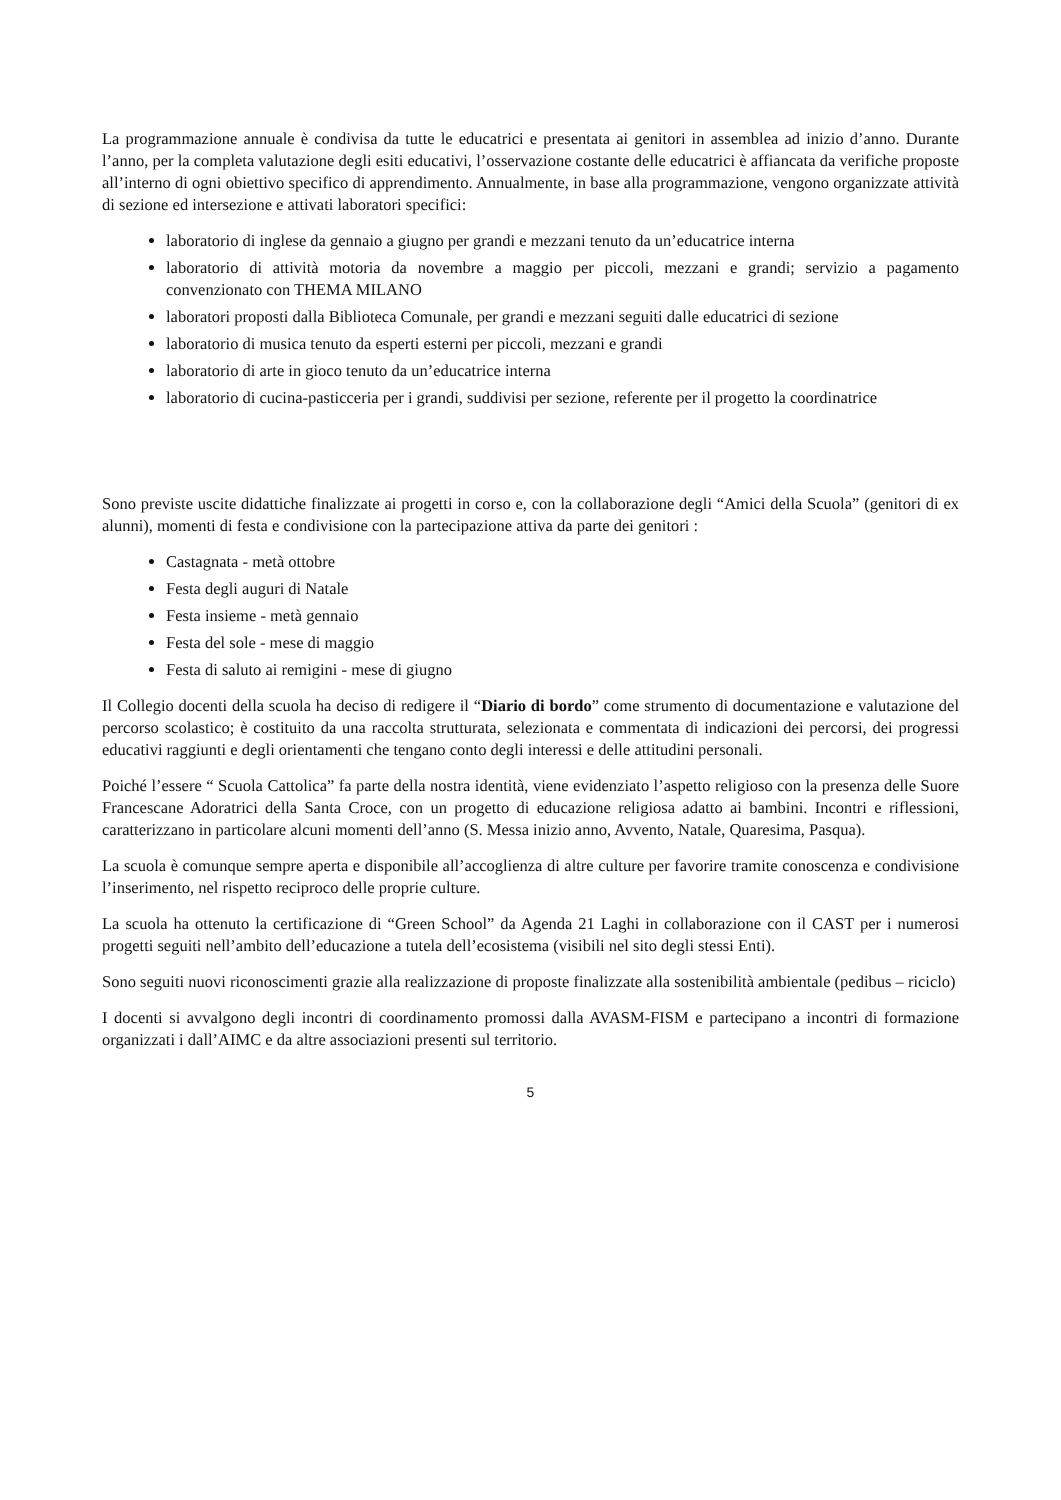La programmazione annuale è condivisa da tutte le educatrici e presentata ai genitori in assemblea ad inizio d’anno. Durante l’anno, per la completa valutazione degli esiti educativi, l’osservazione costante delle educatrici è affiancata da verifiche proposte all’interno di ogni obiettivo specifico di apprendimento. Annualmente, in base alla programmazione, vengono organizzate attività di sezione ed intersezione e attivati laboratori specifici:
laboratorio di inglese da gennaio a giugno per grandi e mezzani tenuto da un’educatrice interna
laboratorio di attività motoria da novembre a maggio per piccoli, mezzani e grandi; servizio a pagamento convenzionato con THEMA MILANO
laboratori proposti dalla Biblioteca Comunale, per grandi e mezzani seguiti dalle educatrici di sezione
laboratorio di musica tenuto da esperti esterni per piccoli, mezzani e grandi
laboratorio di arte in gioco tenuto da un’educatrice interna
laboratorio di cucina-pasticceria per i grandi, suddivisi per sezione, referente per il progetto la coordinatrice
Sono previste uscite didattiche finalizzate ai progetti in corso e, con la collaborazione degli “Amici della Scuola” (genitori di ex alunni), momenti di festa e condivisione con la partecipazione attiva da parte dei genitori :
Castagnata - metà ottobre
Festa degli auguri di Natale
Festa insieme - metà gennaio
Festa del sole - mese di maggio
Festa di saluto ai remigini - mese di giugno
Il Collegio docenti della scuola ha deciso di redigere il “Diario di bordo” come strumento di documentazione e valutazione del percorso scolastico; è costituito da una raccolta strutturata, selezionata e commentata di indicazioni dei percorsi, dei progressi educativi raggiunti e degli orientamenti che tengano conto degli interessi e delle attitudini personali.
Poiché l’essere “ Scuola Cattolica” fa parte della nostra identità, viene evidenziato l’aspetto religioso con la presenza delle Suore Francescane Adoratrici della Santa Croce, con un progetto di educazione religiosa adatto ai bambini. Incontri e riflessioni, caratterizzano in particolare alcuni momenti dell’anno (S. Messa inizio anno, Avvento, Natale, Quaresima, Pasqua).
La scuola è comunque sempre aperta e disponibile all’accoglienza di altre culture per favorire tramite conoscenza e condivisione l’inserimento, nel rispetto reciproco delle proprie culture.
La scuola ha ottenuto la certificazione di “Green School” da Agenda 21 Laghi in collaborazione con il CAST per i numerosi progetti seguiti nell’ambito dell’educazione a tutela dell’ecosistema (visibili nel sito degli stessi Enti).
Sono seguiti nuovi riconoscimenti grazie alla realizzazione di proposte finalizzate alla sostenibilità ambientale (pedibus – riciclo)
I docenti si avvalgono degli incontri di coordinamento promossi dalla AVASM-FISM e partecipano a incontri di formazione organizzati i dall’AIMC e da altre associazioni presenti sul territorio.
5